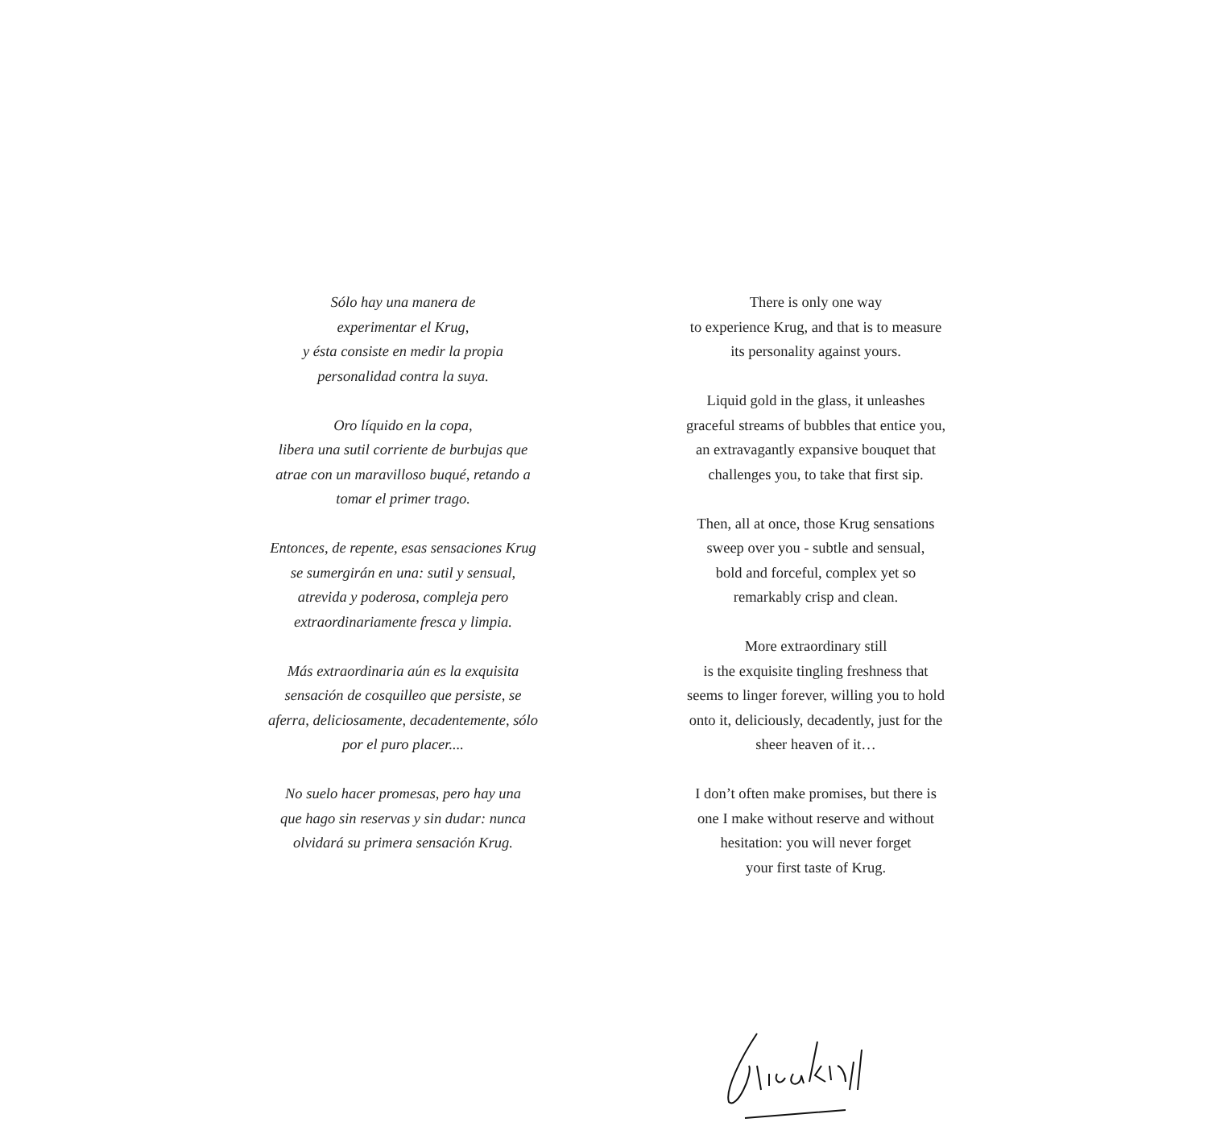Sólo hay una manera de
experimentar el Krug,
y ésta consiste en medir la propia
personalidad contra la suya.
Oro líquido en la copa,
libera una sutil corriente de burbujas que
atrae con un maravilloso buqué, retando a
tomar el primer trago.
Entonces, de repente, esas sensaciones Krug
se sumergirán en una: sutil y sensual,
atrevida y poderosa, compleja pero
extraordinariamente fresca y limpia.
Más extraordinaria aún es la exquisita
sensación de cosquilleo que persiste, se
aferra, deliciosamente, decadentemente, sólo
por el puro placer....
No suelo hacer promesas, pero hay una
que hago sin reservas y sin dudar: nunca
olvidará su primera sensación Krug.
There is only one way
to experience Krug, and that is to measure
its personality against yours.
Liquid gold in the glass, it unleashes
graceful streams of bubbles that entice you,
an extravagantly expansive bouquet that
challenges you, to take that first sip.
Then, all at once, those Krug sensations
sweep over you - subtle and sensual,
bold and forceful, complex yet so
remarkably crisp and clean.
More extraordinary still
is the exquisite tingling freshness that
seems to linger forever, willing you to hold
onto it, deliciously, decadently, just for the
sheer heaven of it…
I don’t often make promises, but there is
one I make without reserve and without
hesitation: you will never forget
your first taste of Krug.